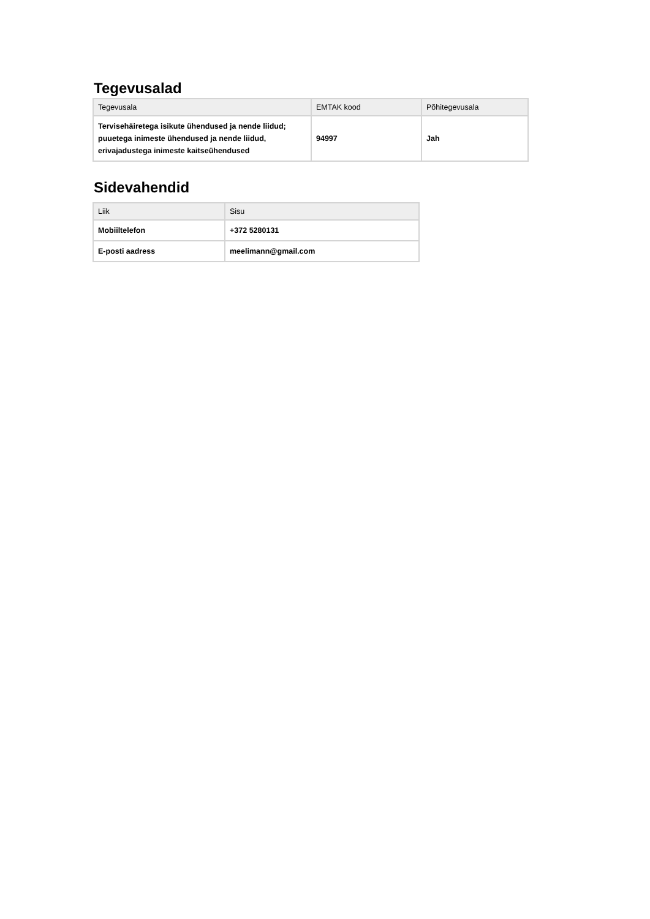Tegevusalad
| Tegevusala | EMTAK kood | Põhitegevusala |
| --- | --- | --- |
| Tervisehäiretega isikute ühendused ja nende liidud; puuetega inimeste ühendused ja nende liidud, erivajadustega inimeste kaitseühendused | 94997 | Jah |
Sidevahendid
| Liik | Sisu |
| --- | --- |
| Mobiiltelefon | +372 5280131 |
| E-posti aadress | meelimann@gmail.com |